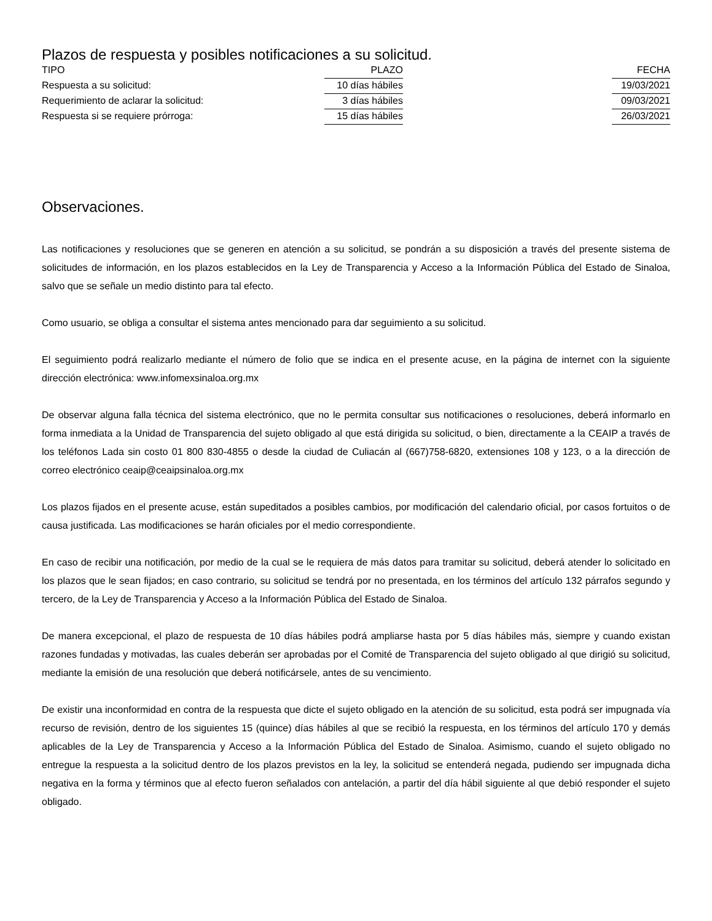Plazos de respuesta y posibles notificaciones a su solicitud.
| TIPO | PLAZO | | FECHA |
| --- | --- | --- | --- |
| Respuesta a su solicitud: | 10 días hábiles | | 19/03/2021 |
| Requerimiento de aclarar la solicitud: | 3 días hábiles | | 09/03/2021 |
| Respuesta si se requiere prórroga: | 15 días hábiles | | 26/03/2021 |
Observaciones.
Las notificaciones y resoluciones que se generen en atención a su solicitud, se pondrán a su disposición a través del presente sistema de solicitudes de información, en los plazos establecidos en la Ley de Transparencia y Acceso a la Información Pública del Estado de Sinaloa, salvo que se señale un medio distinto para tal efecto.
Como usuario, se obliga a consultar el sistema antes mencionado para dar seguimiento a su solicitud.
El seguimiento podrá realizarlo mediante el número de folio que se indica en el presente acuse, en la página de internet con la siguiente dirección electrónica: www.infomexsinaloa.org.mx
De observar alguna falla técnica del sistema electrónico, que no le permita consultar sus notificaciones o resoluciones, deberá informarlo en forma inmediata a la Unidad de Transparencia del sujeto obligado al que está dirigida su solicitud, o bien, directamente a la CEAIP a través de los teléfonos Lada sin costo 01 800 830-4855 o desde la ciudad de Culiacán al (667)758-6820, extensiones 108 y 123, o a la dirección de correo electrónico ceaip@ceaipsinaloa.org.mx
Los plazos fijados en el presente acuse, están supeditados a posibles cambios, por modificación del calendario oficial, por casos fortuitos o de causa justificada. Las modificaciones se harán oficiales por el medio correspondiente.
En caso de recibir una notificación, por medio de la cual se le requiera de más datos para tramitar su solicitud, deberá atender lo solicitado en los plazos que le sean fijados; en caso contrario, su solicitud se tendrá por no presentada, en los términos del artículo 132 párrafos segundo y tercero, de la Ley de Transparencia y Acceso a la Información Pública del Estado de Sinaloa.
De manera excepcional, el plazo de respuesta de 10 días hábiles podrá ampliarse hasta por 5 días hábiles más, siempre y cuando existan razones fundadas y motivadas, las cuales deberán ser aprobadas por el Comité de Transparencia del sujeto obligado al que dirigió su solicitud, mediante la emisión de una resolución que deberá notificársele, antes de su vencimiento.
De existir una inconformidad en contra de la respuesta que dicte el sujeto obligado en la atención de su solicitud, esta podrá ser impugnada vía recurso de revisión, dentro de los siguientes 15 (quince) días hábiles al que se recibió la respuesta, en los términos del artículo 170 y demás aplicables de la Ley de Transparencia y Acceso a la Información Pública del Estado de Sinaloa. Asimismo, cuando el sujeto obligado no entregue la respuesta a la solicitud dentro de los plazos previstos en la ley, la solicitud se entenderá negada, pudiendo ser impugnada dicha negativa en la forma y términos que al efecto fueron señalados con antelación, a partir del día hábil siguiente al que debió responder el sujeto obligado.